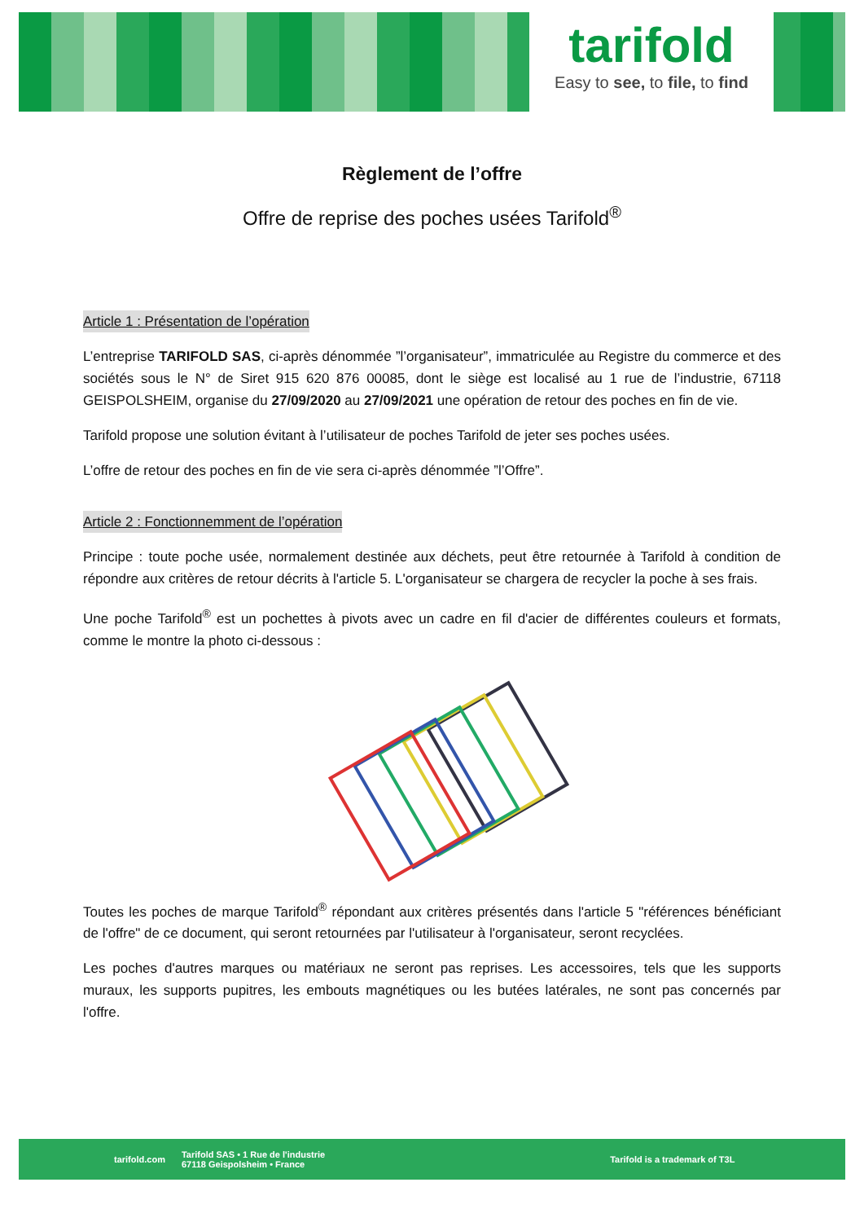tarifold
Easy to see, to file, to find
Règlement de l’offre
Offre de reprise des poches usées Tarifold<sup>®</sup>
Article 1 : Présentation de l’opération
L’entreprise TARIFOLD SAS, ci-après dénommée ”l’organisateur”, immatriculée au Registre du commerce et des sociétés sous le N° de Siret 915 620 876 00085, dont le siège est localisé au 1 rue de l’industrie, 67118 GEISPOLSHEIM, organise du 27/09/2020 au 27/09/2021 une opération de retour des poches en fin de vie.
Tarifold propose une solution évitant à l’utilisateur de poches Tarifold de jeter ses poches usées.
L’offre de retour des poches en fin de vie sera ci-après dénommée ”l’Offre”.
Article 2 : Fonctionnemment de l’opération
Principe : toute poche usée, normalement destinée aux déchets, peut être retournée à Tarifold à condition de répondre aux critères de retour décrits à l'article 5. L'organisateur se chargera de recycler la poche à ses frais.
Une poche Tarifold<sup>®</sup> est un pochettes à pivots avec un cadre en fil d'acier de différentes couleurs et formats, comme le montre la photo ci-dessous :
Toutes les poches de marque Tarifold<sup>®</sup> répondant aux critères présentés dans l'article 5 "références bénéficiant de l'offre" de ce document, qui seront retournées par l'utilisateur à l'organisateur, seront recyclées.
Les poches d'autres marques ou matériaux ne seront pas reprises. Les accessoires, tels que les supports muraux, les supports pupitres, les embouts magnétiques ou les butées latérales, ne sont pas concernés par l'offre.
tarifold.com Tarifold SAS • 1 Rue de l'industrie
67118 Geispolsheim • France Tarifold is a trademark of T3L